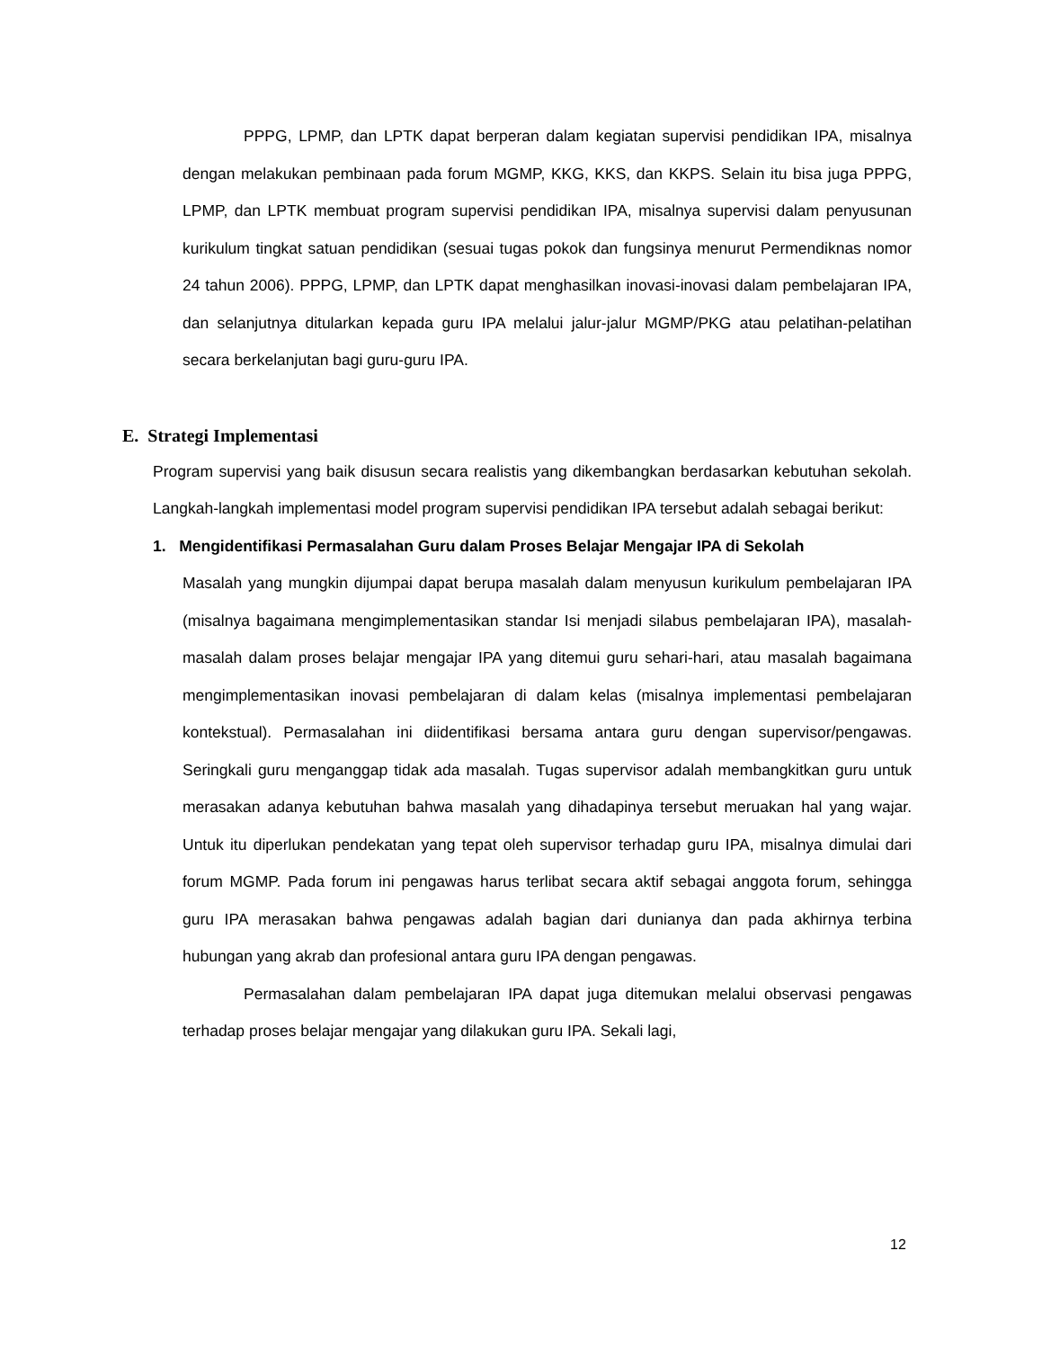PPPG, LPMP, dan LPTK dapat berperan dalam kegiatan supervisi pendidikan IPA, misalnya dengan melakukan pembinaan pada forum MGMP, KKG, KKS, dan KKPS. Selain itu bisa juga PPPG, LPMP, dan LPTK membuat program supervisi pendidikan IPA, misalnya supervisi dalam penyusunan kurikulum tingkat satuan pendidikan (sesuai tugas pokok dan fungsinya menurut Permendiknas nomor 24 tahun 2006). PPPG, LPMP, dan LPTK dapat menghasilkan inovasi-inovasi dalam pembelajaran IPA, dan selanjutnya ditularkan kepada guru IPA melalui jalur-jalur MGMP/PKG atau pelatihan-pelatihan secara berkelanjutan bagi guru-guru IPA.
E. Strategi Implementasi
Program supervisi yang baik disusun secara realistis yang dikembangkan berdasarkan kebutuhan sekolah. Langkah-langkah implementasi model program supervisi pendidikan IPA tersebut adalah sebagai berikut:
1. Mengidentifikasi Permasalahan Guru dalam Proses Belajar Mengajar IPA di Sekolah
Masalah yang mungkin dijumpai dapat berupa masalah dalam menyusun kurikulum pembelajaran IPA (misalnya bagaimana mengimplementasikan standar Isi menjadi silabus pembelajaran IPA), masalah-masalah dalam proses belajar mengajar IPA yang ditemui guru sehari-hari, atau masalah bagaimana mengimplementasikan inovasi pembelajaran di dalam kelas (misalnya implementasi pembelajaran kontekstual). Permasalahan ini diidentifikasi bersama antara guru dengan supervisor/pengawas. Seringkali guru menganggap tidak ada masalah. Tugas supervisor adalah membangkitkan guru untuk merasakan adanya kebutuhan bahwa masalah yang dihadapinya tersebut meruakan hal yang wajar. Untuk itu diperlukan pendekatan yang tepat oleh supervisor terhadap guru IPA, misalnya dimulai dari forum MGMP. Pada forum ini pengawas harus terlibat secara aktif sebagai anggota forum, sehingga guru IPA merasakan bahwa pengawas adalah bagian dari dunianya dan pada akhirnya terbina hubungan yang akrab dan profesional antara guru IPA dengan pengawas.
Permasalahan dalam pembelajaran IPA dapat juga ditemukan melalui observasi pengawas terhadap proses belajar mengajar yang dilakukan guru IPA. Sekali lagi,
12